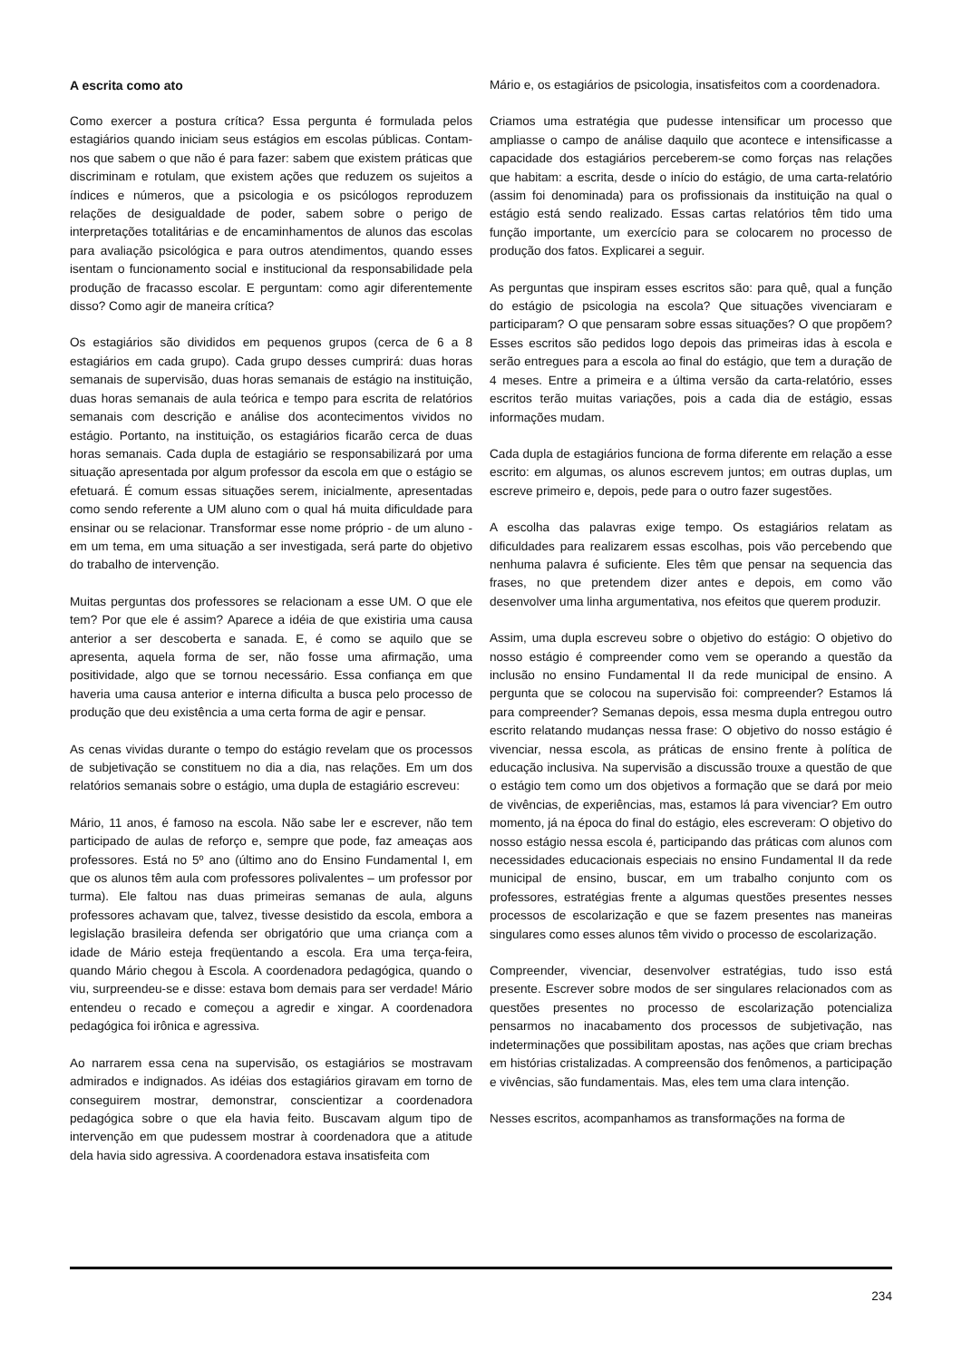A escrita como ato
Como exercer a postura crítica? Essa pergunta é formulada pelos estagiários quando iniciam seus estágios em escolas públicas. Contam-nos que sabem o que não é para fazer: sabem que existem práticas que discriminam e rotulam, que existem ações que reduzem os sujeitos a índices e números, que a psicologia e os psicólogos reproduzem relações de desigualdade de poder, sabem sobre o perigo de interpretações totalitárias e de encaminhamentos de alunos das escolas para avaliação psicológica e para outros atendimentos, quando esses isentam o funcionamento social e institucional da responsabilidade pela produção de fracasso escolar. E perguntam: como agir diferentemente disso? Como agir de maneira crítica?
Os estagiários são divididos em pequenos grupos (cerca de 6 a 8 estagiários em cada grupo). Cada grupo desses cumprirá: duas horas semanais de supervisão, duas horas semanais de estágio na instituição, duas horas semanais de aula teórica e tempo para escrita de relatórios semanais com descrição e análise dos acontecimentos vividos no estágio. Portanto, na instituição, os estagiários ficarão cerca de duas horas semanais. Cada dupla de estagiário se responsabilizará por uma situação apresentada por algum professor da escola em que o estágio se efetuará. É comum essas situações serem, inicialmente, apresentadas como sendo referente a UM aluno com o qual há muita dificuldade para ensinar ou se relacionar. Transformar esse nome próprio - de um aluno - em um tema, em uma situação a ser investigada, será parte do objetivo do trabalho de intervenção.
Muitas perguntas dos professores se relacionam a esse UM. O que ele tem? Por que ele é assim? Aparece a idéia de que existiria uma causa anterior a ser descoberta e sanada. E, é como se aquilo que se apresenta, aquela forma de ser, não fosse uma afirmação, uma positividade, algo que se tornou necessário. Essa confiança em que haveria uma causa anterior e interna dificulta a busca pelo processo de produção que deu existência a uma certa forma de agir e pensar.
As cenas vividas durante o tempo do estágio revelam que os processos de subjetivação se constituem no dia a dia, nas relações. Em um dos relatórios semanais sobre o estágio, uma dupla de estagiário escreveu:
Mário, 11 anos, é famoso na escola. Não sabe ler e escrever, não tem participado de aulas de reforço e, sempre que pode, faz ameaças aos professores. Está no 5º ano (último ano do Ensino Fundamental I, em que os alunos têm aula com professores polivalentes – um professor por turma). Ele faltou nas duas primeiras semanas de aula, alguns professores achavam que, talvez, tivesse desistido da escola, embora a legislação brasileira defenda ser obrigatório que uma criança com a idade de Mário esteja freqüentando a escola. Era uma terça-feira, quando Mário chegou à Escola. A coordenadora pedagógica, quando o viu, surpreendeu-se e disse: estava bom demais para ser verdade! Mário entendeu o recado e começou a agredir e xingar. A coordenadora pedagógica foi irônica e agressiva.
Ao narrarem essa cena na supervisão, os estagiários se mostravam admirados e indignados. As idéias dos estagiários giravam em torno de conseguirem mostrar, demonstrar, conscientizar a coordenadora pedagógica sobre o que ela havia feito. Buscavam algum tipo de intervenção em que pudessem mostrar à coordenadora que a atitude dela havia sido agressiva. A coordenadora estava insatisfeita com
Mário e, os estagiários de psicologia, insatisfeitos com a coordenadora.
Criamos uma estratégia que pudesse intensificar um processo que ampliasse o campo de análise daquilo que acontece e intensificasse a capacidade dos estagiários perceberem-se como forças nas relações que habitam: a escrita, desde o início do estágio, de uma carta-relatório (assim foi denominada) para os profissionais da instituição na qual o estágio está sendo realizado. Essas cartas relatórios têm tido uma função importante, um exercício para se colocarem no processo de produção dos fatos. Explicarei a seguir.
As perguntas que inspiram esses escritos são: para quê, qual a função do estágio de psicologia na escola? Que situações vivenciaram e participaram? O que pensaram sobre essas situações? O que propõem? Esses escritos são pedidos logo depois das primeiras idas à escola e serão entregues para a escola ao final do estágio, que tem a duração de 4 meses. Entre a primeira e a última versão da carta-relatório, esses escritos terão muitas variações, pois a cada dia de estágio, essas informações mudam.
Cada dupla de estagiários funciona de forma diferente em relação a esse escrito: em algumas, os alunos escrevem juntos; em outras duplas, um escreve primeiro e, depois, pede para o outro fazer sugestões.
A escolha das palavras exige tempo. Os estagiários relatam as dificuldades para realizarem essas escolhas, pois vão percebendo que nenhuma palavra é suficiente. Eles têm que pensar na sequencia das frases, no que pretendem dizer antes e depois, em como vão desenvolver uma linha argumentativa, nos efeitos que querem produzir.
Assim, uma dupla escreveu sobre o objetivo do estágio: O objetivo do nosso estágio é compreender como vem se operando a questão da inclusão no ensino Fundamental II da rede municipal de ensino. A pergunta que se colocou na supervisão foi: compreender? Estamos lá para compreender? Semanas depois, essa mesma dupla entregou outro escrito relatando mudanças nessa frase: O objetivo do nosso estágio é vivenciar, nessa escola, as práticas de ensino frente à política de educação inclusiva. Na supervisão a discussão trouxe a questão de que o estágio tem como um dos objetivos a formação que se dará por meio de vivências, de experiências, mas, estamos lá para vivenciar? Em outro momento, já na época do final do estágio, eles escreveram: O objetivo do nosso estágio nessa escola é, participando das práticas com alunos com necessidades educacionais especiais no ensino Fundamental II da rede municipal de ensino, buscar, em um trabalho conjunto com os professores, estratégias frente a algumas questões presentes nesses processos de escolarização e que se fazem presentes nas maneiras singulares como esses alunos têm vivido o processo de escolarização.
Compreender, vivenciar, desenvolver estratégias, tudo isso está presente. Escrever sobre modos de ser singulares relacionados com as questões presentes no processo de escolarização potencializa pensarmos no inacabamento dos processos de subjetivação, nas indeterminações que possibilitam apostas, nas ações que criam brechas em histórias cristalizadas. A compreensão dos fenômenos, a participação e vivências, são fundamentais. Mas, eles tem uma clara intenção.
Nesses escritos, acompanhamos as transformações na forma de
234